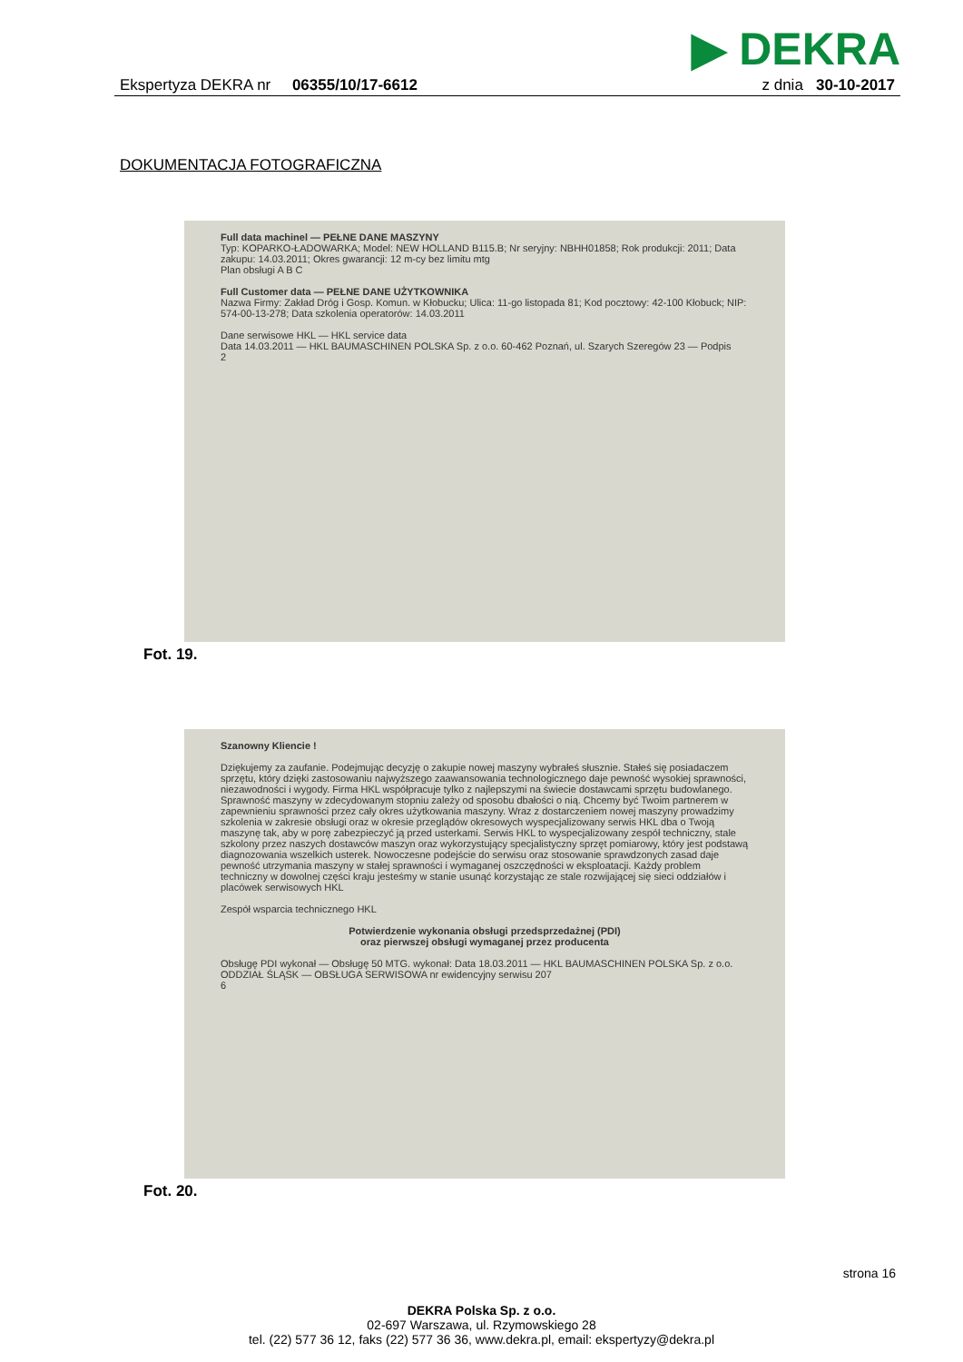▶ DEKRA
Ekspertyza DEKRA nr 06355/10/17-6612
z dnia 30-10-2017
DOKUMENTACJA FOTOGRAFICZNA
Full data machinel — PEŁNE DANE MASZYNY
Typ: KOPARKO-ŁADOWARKA; Model: NEW HOLLAND B115.B; Nr seryjny: NBHH01858; Rok produkcji: 2011; Data zakupu: 14.03.2011; Okres gwarancji: 12 m-cy bez limitu mtg
Plan obsługi A B C
Full Customer data — PEŁNE DANE UŻYTKOWNIKA
Nazwa Firmy: Zakład Dróg i Gosp. Komun. w Kłobucku; Ulica: 11-go listopada 81; Kod pocztowy: 42-100 Kłobuck; NIP: 574-00-13-278; Data szkolenia operatorów: 14.03.2011
Dane serwisowe HKL — HKL service data
Data 14.03.2011 — HKL BAUMASCHINEN POLSKA Sp. z o.o. 60-462 Poznań, ul. Szarych Szeregów 23 — Podpis
2
Fot. 19.
Szanowny Kliencie !
Dziękujemy za zaufanie. Podejmując decyzję o zakupie nowej maszyny wybrałeś słusznie. Stałeś się posiadaczem sprzętu, który dzięki zastosowaniu najwyższego zaawansowania technologicznego daje pewność wysokiej sprawności, niezawodności i wygody. Firma HKL współpracuje tylko z najlepszymi na świecie dostawcami sprzętu budowlanego. Sprawność maszyny w zdecydowanym stopniu zależy od sposobu dbałości o nią. Chcemy być Twoim partnerem w zapewnieniu sprawności przez cały okres użytkowania maszyny. Wraz z dostarczeniem nowej maszyny prowadzimy szkolenia w zakresie obsługi oraz w okresie przeglądów okresowych wyspecjalizowany serwis HKL dba o Twoją maszynę tak, aby w porę zabezpieczyć ją przed usterkami. Serwis HKL to wyspecjalizowany zespół techniczny, stale szkolony przez naszych dostawców maszyn oraz wykorzystujący specjalistyczny sprzęt pomiarowy, który jest podstawą diagnozowania wszelkich usterek. Nowoczesne podejście do serwisu oraz stosowanie sprawdzonych zasad daje pewność utrzymania maszyny w stałej sprawności i wymaganej oszczędności w eksploatacji. Każdy problem techniczny w dowolnej części kraju jesteśmy w stanie usunąć korzystając ze stale rozwijającej się sieci oddziałów i placówek serwisowych HKL
Zespół wsparcia technicznego HKL
Potwierdzenie wykonania obsługi przedsprzedażnej (PDI)
oraz pierwszej obsługi wymaganej przez producenta
Obsługę PDI wykonał — Obsługę 50 MTG. wykonał: Data 18.03.2011 — HKL BAUMASCHINEN POLSKA Sp. z o.o. ODDZIAŁ ŚLĄSK — OBSŁUGA SERWISOWA nr ewidencyjny serwisu 207
6
Fot. 20.
strona 16
DEKRA Polska Sp. z o.o.
02-697 Warszawa, ul. Rzymowskiego 28
tel. (22) 577 36 12, faks (22) 577 36 36, www.dekra.pl, email: ekspertyzy@dekra.pl